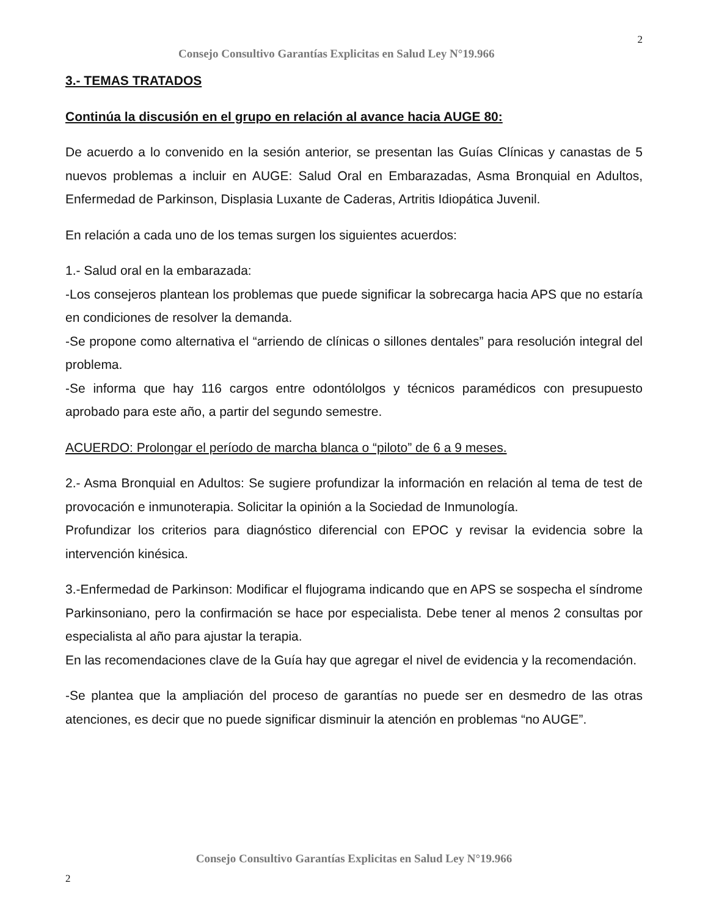Consejo Consultivo Garantías Explicitas en Salud Ley N°19.966 2
3.- TEMAS TRATADOS
Continúa la discusión en el grupo en relación al avance hacia AUGE 80:
De acuerdo a lo convenido en la sesión anterior, se presentan las Guías Clínicas y canastas de 5 nuevos problemas a incluir en AUGE: Salud Oral en Embarazadas, Asma Bronquial en Adultos, Enfermedad de Parkinson, Displasia Luxante de Caderas, Artritis Idiopática Juvenil.
En relación a cada uno de los temas surgen los siguientes acuerdos:
1.- Salud oral en la embarazada:
-Los consejeros plantean los problemas que puede significar la sobrecarga hacia APS que no estaría en condiciones de resolver la demanda.
-Se propone como alternativa el “arriendo de clínicas o sillones dentales” para resolución integral del problema.
-Se informa que hay 116 cargos entre odontólolgos y técnicos paramédicos con presupuesto aprobado para este año, a partir del segundo semestre.
ACUERDO: Prolongar el período de marcha blanca o “piloto” de 6 a 9 meses.
2.- Asma Bronquial en Adultos: Se sugiere profundizar la información en relación al tema de test de provocación e inmunoterapia. Solicitar la opinión a la Sociedad de Inmunología.
Profundizar los criterios para diagnóstico diferencial con EPOC y revisar la evidencia sobre la intervención kinésica.
3.-Enfermedad de Parkinson: Modificar el flujograma indicando que en APS se sospecha el síndrome Parkinsoniano, pero la confirmación se hace por especialista. Debe tener al menos 2 consultas por especialista al año para ajustar la terapia.
En las recomendaciones clave de la Guía hay que agregar el nivel de evidencia y la recomendación.
-Se plantea que la ampliación del proceso de garantías no puede ser en desmedro de las otras atenciones, es decir que no puede significar disminuir la atención en problemas “no AUGE”.
Consejo Consultivo Garantías Explicitas en Salud Ley N°19.966
2